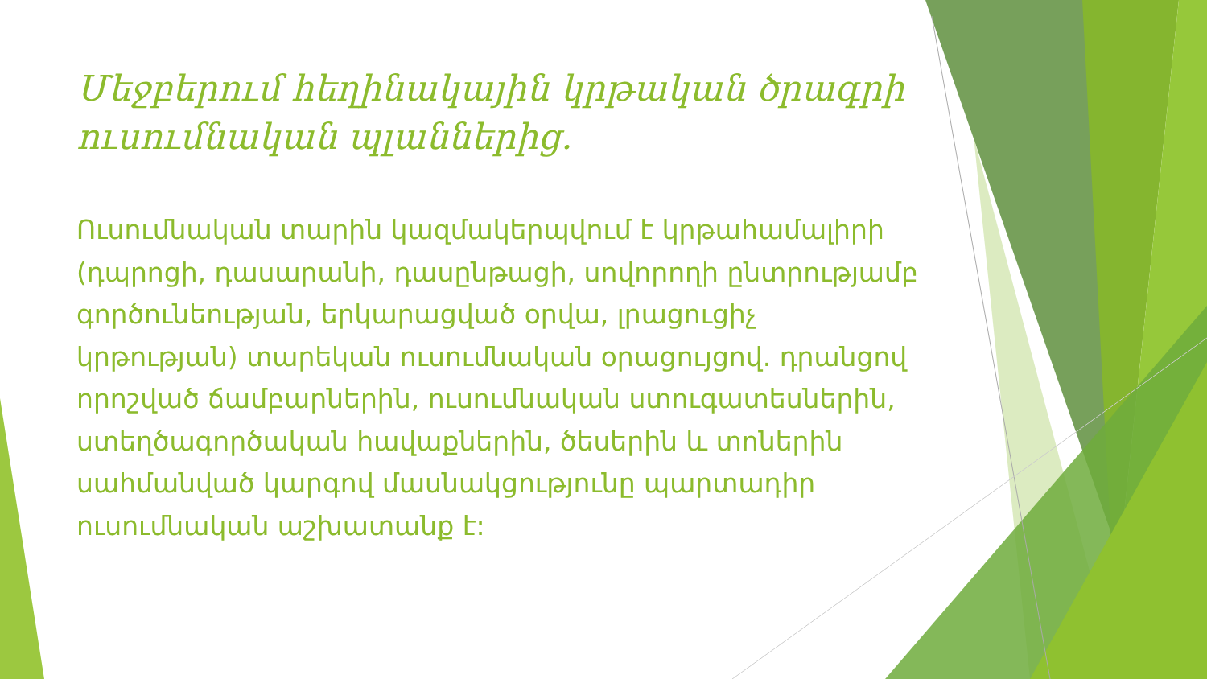Մեջբերում հեղինակային կրթական ծրագրի ուսումնական պլաններից.
Ուսումնական տարին կազմակերպվում է կրթահամալիրի (դպրոցի, դասարանի, դասընթացի, սովորողի ընտրությամբ գործունեության, երկարացված օրվա, լրացուցիչ կրթության) տարեկան ուսումնական օրացույցով. դրանցով որոշված ճամբարներին, ուսումնական ստուգատեսներին, ստեղծագործական հավաքներին, ծեսերին և տոներին սահմանված կարգով մասնակցությունը պարտադիր ուսումնական աշխատանք է: